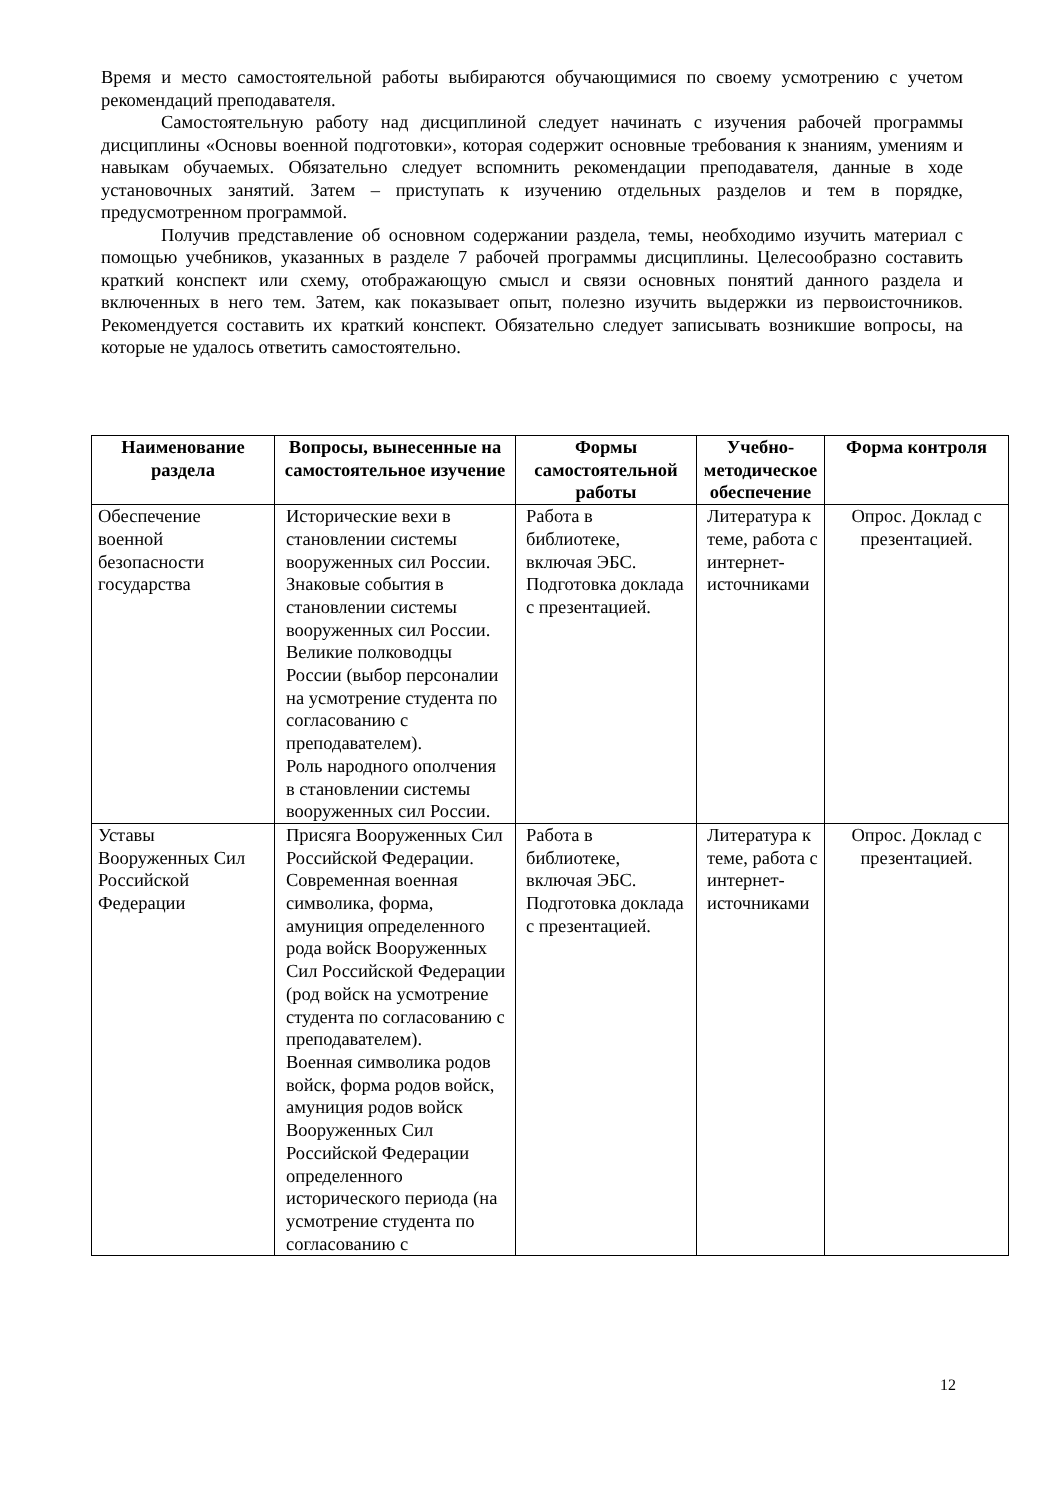Время и место самостоятельной работы выбираются обучающимися по своему усмотрению с учетом рекомендаций преподавателя.
Самостоятельную работу над дисциплиной следует начинать с изучения рабочей программы дисциплины «Основы военной подготовки», которая содержит основные требования к знаниям, умениям и навыкам обучаемых. Обязательно следует вспомнить рекомендации преподавателя, данные в ходе установочных занятий. Затем – приступать к изучению отдельных разделов и тем в порядке, предусмотренном программой.
Получив представление об основном содержании раздела, темы, необходимо изучить материал с помощью учебников, указанных в разделе 7 рабочей программы дисциплины. Целесообразно составить краткий конспект или схему, отображающую смысл и связи основных понятий данного раздела и включенных в него тем. Затем, как показывает опыт, полезно изучить выдержки из первоисточников. Рекомендуется составить их краткий конспект. Обязательно следует записывать возникшие вопросы, на которые не удалось ответить самостоятельно.
| Наименование раздела | Вопросы, вынесенные на самостоятельное изучение | Формы самостоятельной работы | Учебно-методическое обеспечение | Форма контроля |
| --- | --- | --- | --- | --- |
| Обеспечение военной безопасности государства | Исторические вехи в становлении системы вооруженных сил России. Знаковые события в становлении системы вооруженных сил России. Великие полководцы России (выбор персоналии на усмотрение студента по согласованию с преподавателем). Роль народного ополчения в становлении системы вооруженных сил России. | Работа в библиотеке, включая ЭБС. Подготовка доклада с презентацией. | Литература к теме, работа с интернет-источниками | Опрос. Доклад с презентацией. |
| Уставы Вооруженных Сил Российской Федерации | Присяга Вооруженных Сил Российской Федерации. Современная военная символика, форма, амуниция определенного рода войск Вооруженных Сил Российской Федерации (род войск на усмотрение студента по согласованию с преподавателем). Военная символика родов войск, форма родов войск, амуниция родов войск Вооруженных Сил Российской Федерации определенного исторического периода (на усмотрение студента по согласованию с | Работа в библиотеке, включая ЭБС. Подготовка доклада с презентацией. | Литература к теме, работа с интернет-источниками | Опрос. Доклад с презентацией. |
12